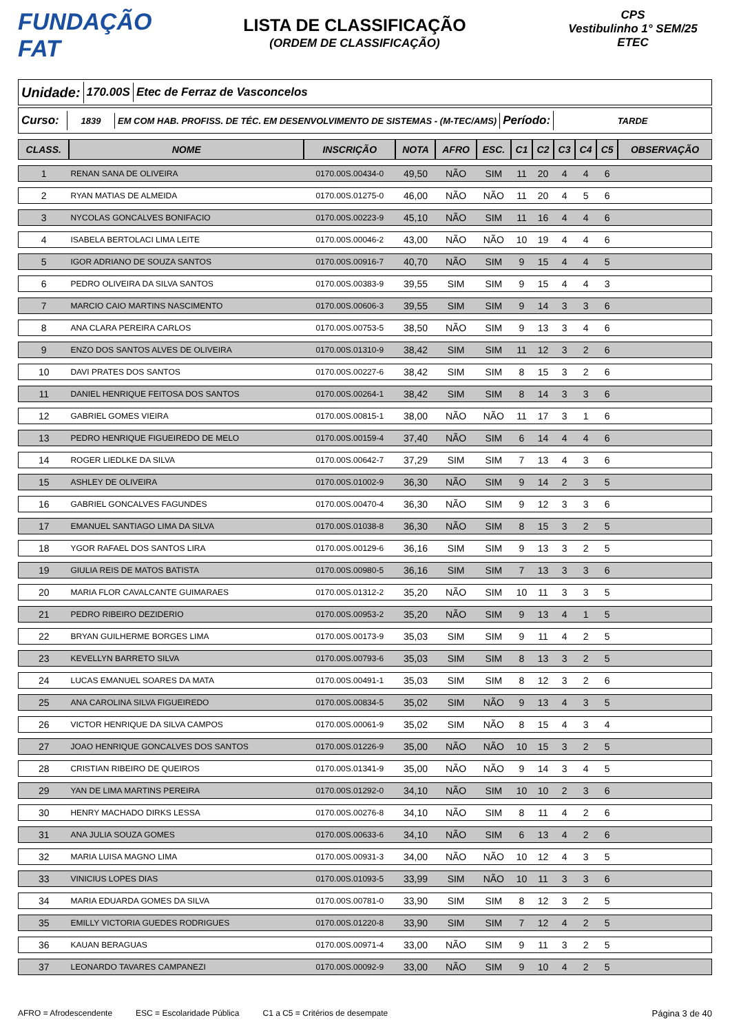FUNDAÇÃO FAT
LISTA DE CLASSIFICAÇÃO
(ORDEM DE CLASSIFICAÇÃO)
CPS
Vestibulinho 1° SEM/25
ETEC
Unidade:
170.00S Etec de Ferraz de Vasconcelos
Curso:
1839
EM COM HAB. PROFISS. DE TÉC. EM DESENVOLVIMENTO DE SISTEMAS - (M-TEC/AMS)
Período:
TARDE
| CLASS. | NOME | INSCRIÇÃO | NOTA | AFRO | ESC. | C1 | C2 | C3 | C4 | C5 | OBSERVAÇÃO |
| --- | --- | --- | --- | --- | --- | --- | --- | --- | --- | --- | --- |
| 1 | RENAN SANA DE OLIVEIRA | 0170.00S.00434-0 | 49,50 | NÃO | SIM | 11 | 20 | 4 | 4 | 6 | |
| 2 | RYAN MATIAS DE ALMEIDA | 0170.00S.01275-0 | 46,00 | NÃO | NÃO | 11 | 20 | 4 | 5 | 6 | |
| 3 | NYCOLAS GONCALVES BONIFACIO | 0170.00S.00223-9 | 45,10 | NÃO | SIM | 11 | 16 | 4 | 4 | 6 | |
| 4 | ISABELA BERTOLACI LIMA LEITE | 0170.00S.00046-2 | 43,00 | NÃO | NÃO | 10 | 19 | 4 | 4 | 6 | |
| 5 | IGOR ADRIANO DE SOUZA SANTOS | 0170.00S.00916-7 | 40,70 | NÃO | SIM | 9 | 15 | 4 | 4 | 5 | |
| 6 | PEDRO OLIVEIRA DA SILVA SANTOS | 0170.00S.00383-9 | 39,55 | SIM | SIM | 9 | 15 | 4 | 4 | 3 | |
| 7 | MARCIO CAIO MARTINS NASCIMENTO | 0170.00S.00606-3 | 39,55 | SIM | SIM | 9 | 14 | 3 | 3 | 6 | |
| 8 | ANA CLARA PEREIRA CARLOS | 0170.00S.00753-5 | 38,50 | NÃO | SIM | 9 | 13 | 3 | 4 | 6 | |
| 9 | ENZO DOS SANTOS ALVES DE OLIVEIRA | 0170.00S.01310-9 | 38,42 | SIM | SIM | 11 | 12 | 3 | 2 | 6 | |
| 10 | DAVI PRATES DOS SANTOS | 0170.00S.00227-6 | 38,42 | SIM | SIM | 8 | 15 | 3 | 2 | 6 | |
| 11 | DANIEL HENRIQUE FEITOSA DOS SANTOS | 0170.00S.00264-1 | 38,42 | SIM | SIM | 8 | 14 | 3 | 3 | 6 | |
| 12 | GABRIEL GOMES VIEIRA | 0170.00S.00815-1 | 38,00 | NÃO | NÃO | 11 | 17 | 3 | 1 | 6 | |
| 13 | PEDRO HENRIQUE FIGUEIREDO DE MELO | 0170.00S.00159-4 | 37,40 | NÃO | SIM | 6 | 14 | 4 | 4 | 6 | |
| 14 | ROGER LIEDLKE DA SILVA | 0170.00S.00642-7 | 37,29 | SIM | SIM | 7 | 13 | 4 | 3 | 6 | |
| 15 | ASHLEY DE OLIVEIRA | 0170.00S.01002-9 | 36,30 | NÃO | SIM | 9 | 14 | 2 | 3 | 5 | |
| 16 | GABRIEL GONCALVES FAGUNDES | 0170.00S.00470-4 | 36,30 | NÃO | SIM | 9 | 12 | 3 | 3 | 6 | |
| 17 | EMANUEL SANTIAGO LIMA DA SILVA | 0170.00S.01038-8 | 36,30 | NÃO | SIM | 8 | 15 | 3 | 2 | 5 | |
| 18 | YGOR RAFAEL DOS SANTOS LIRA | 0170.00S.00129-6 | 36,16 | SIM | SIM | 9 | 13 | 3 | 2 | 5 | |
| 19 | GIULIA REIS DE MATOS BATISTA | 0170.00S.00980-5 | 36,16 | SIM | SIM | 7 | 13 | 3 | 3 | 6 | |
| 20 | MARIA FLOR CAVALCANTE GUIMARAES | 0170.00S.01312-2 | 35,20 | NÃO | SIM | 10 | 11 | 3 | 3 | 5 | |
| 21 | PEDRO RIBEIRO DEZIDERIO | 0170.00S.00953-2 | 35,20 | NÃO | SIM | 9 | 13 | 4 | 1 | 5 | |
| 22 | BRYAN GUILHERME BORGES LIMA | 0170.00S.00173-9 | 35,03 | SIM | SIM | 9 | 11 | 4 | 2 | 5 | |
| 23 | KEVELLYN BARRETO SILVA | 0170.00S.00793-6 | 35,03 | SIM | SIM | 8 | 13 | 3 | 2 | 5 | |
| 24 | LUCAS EMANUEL SOARES DA MATA | 0170.00S.00491-1 | 35,03 | SIM | SIM | 8 | 12 | 3 | 2 | 6 | |
| 25 | ANA CAROLINA SILVA FIGUEIREDO | 0170.00S.00834-5 | 35,02 | SIM | NÃO | 9 | 13 | 4 | 3 | 5 | |
| 26 | VICTOR HENRIQUE DA SILVA CAMPOS | 0170.00S.00061-9 | 35,02 | SIM | NÃO | 8 | 15 | 4 | 3 | 4 | |
| 27 | JOAO HENRIQUE GONCALVES DOS SANTOS | 0170.00S.01226-9 | 35,00 | NÃO | NÃO | 10 | 15 | 3 | 2 | 5 | |
| 28 | CRISTIAN RIBEIRO DE QUEIROS | 0170.00S.01341-9 | 35,00 | NÃO | NÃO | 9 | 14 | 3 | 4 | 5 | |
| 29 | YAN DE LIMA MARTINS PEREIRA | 0170.00S.01292-0 | 34,10 | NÃO | SIM | 10 | 10 | 2 | 3 | 6 | |
| 30 | HENRY MACHADO DIRKS LESSA | 0170.00S.00276-8 | 34,10 | NÃO | SIM | 8 | 11 | 4 | 2 | 6 | |
| 31 | ANA JULIA SOUZA GOMES | 0170.00S.00633-6 | 34,10 | NÃO | SIM | 6 | 13 | 4 | 2 | 6 | |
| 32 | MARIA LUISA MAGNO LIMA | 0170.00S.00931-3 | 34,00 | NÃO | NÃO | 10 | 12 | 4 | 3 | 5 | |
| 33 | VINICIUS LOPES DIAS | 0170.00S.01093-5 | 33,99 | SIM | NÃO | 10 | 11 | 3 | 3 | 6 | |
| 34 | MARIA EDUARDA GOMES DA SILVA | 0170.00S.00781-0 | 33,90 | SIM | SIM | 8 | 12 | 3 | 2 | 5 | |
| 35 | EMILLY VICTORIA GUEDES RODRIGUES | 0170.00S.01220-8 | 33,90 | SIM | SIM | 7 | 12 | 4 | 2 | 5 | |
| 36 | KAUAN BERAGUAS | 0170.00S.00971-4 | 33,00 | NÃO | SIM | 9 | 11 | 3 | 2 | 5 | |
| 37 | LEONARDO TAVARES CAMPANEZI | 0170.00S.00092-9 | 33,00 | NÃO | SIM | 9 | 10 | 4 | 2 | 5 | |
AFRO = Afrodescendente ESC = Escolaridade Pública C1 a C5 = Critérios de desempate Página 3 de 40